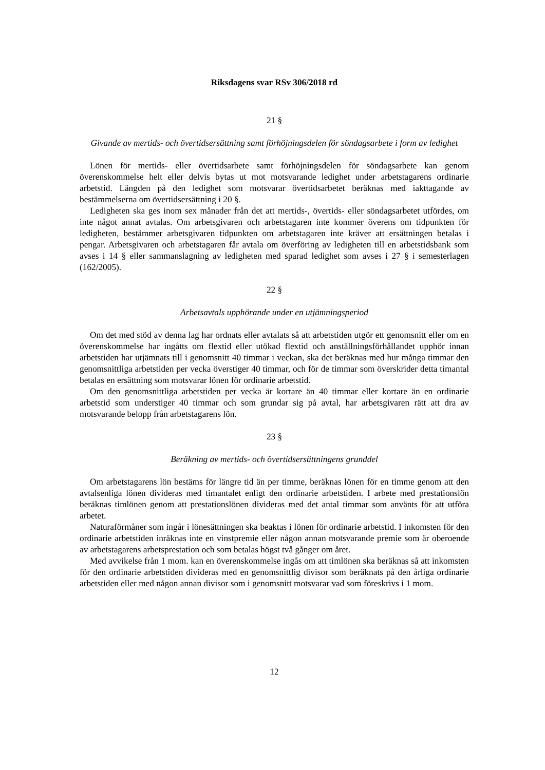Riksdagens svar RSv 306/2018 rd
21 §
Givande av mertids- och övertidsersättning samt förhöjningsdelen för söndagsarbete i form av ledighet
Lönen för mertids- eller övertidsarbete samt förhöjningsdelen för söndagsarbete kan genom överenskommelse helt eller delvis bytas ut mot motsvarande ledighet under arbetstagarens ordinarie arbetstid. Längden på den ledighet som motsvarar övertidsarbetet beräknas med iakttagande av bestämmelserna om övertidsersättning i 20 §.
Ledigheten ska ges inom sex månader från det att mertids-, övertids- eller söndagsarbetet utfördes, om inte något annat avtalas. Om arbetsgivaren och arbetstagaren inte kommer överens om tidpunkten för ledigheten, bestämmer arbetsgivaren tidpunkten om arbetstagaren inte kräver att ersättningen betalas i pengar. Arbetsgivaren och arbetstagaren får avtala om överföring av ledigheten till en arbetstidsbank som avses i 14 § eller sammanslagning av ledigheten med sparad ledighet som avses i 27 § i semesterlagen (162/2005).
22 §
Arbetsavtals upphörande under en utjämningsperiod
Om det med stöd av denna lag har ordnats eller avtalats så att arbetstiden utgör ett genomsnitt eller om en överenskommelse har ingåtts om flextid eller utökad flextid och anställningsförhållandet upphör innan arbetstiden har utjämnats till i genomsnitt 40 timmar i veckan, ska det beräknas med hur många timmar den genomsnittliga arbetstiden per vecka överstiger 40 timmar, och för de timmar som överskrider detta timantal betalas en ersättning som motsvarar lönen för ordinarie arbetstid.
Om den genomsnittliga arbetstiden per vecka är kortare än 40 timmar eller kortare än en ordinarie arbetstid som understiger 40 timmar och som grundar sig på avtal, har arbetsgivaren rätt att dra av motsvarande belopp från arbetstagarens lön.
23 §
Beräkning av mertids- och övertidsersättningens grunddel
Om arbetstagarens lön bestäms för längre tid än per timme, beräknas lönen för en timme genom att den avtalsenliga lönen divideras med timantalet enligt den ordinarie arbetstiden. I arbete med prestationslön beräknas timlönen genom att prestationslönen divideras med det antal timmar som använts för att utföra arbetet.
Naturaförmåner som ingår i lönesättningen ska beaktas i lönen för ordinarie arbetstid. I inkomsten för den ordinarie arbetstiden inräknas inte en vinstpremie eller någon annan motsvarande premie som är oberoende av arbetstagarens arbetsprestation och som betalas högst två gånger om året.
Med avvikelse från 1 mom. kan en överenskommelse ingås om att timlönen ska beräknas så att inkomsten för den ordinarie arbetstiden divideras med en genomsnittlig divisor som beräknats på den årliga ordinarie arbetstiden eller med någon annan divisor som i genomsnitt motsvarar vad som föreskrivs i 1 mom.
12